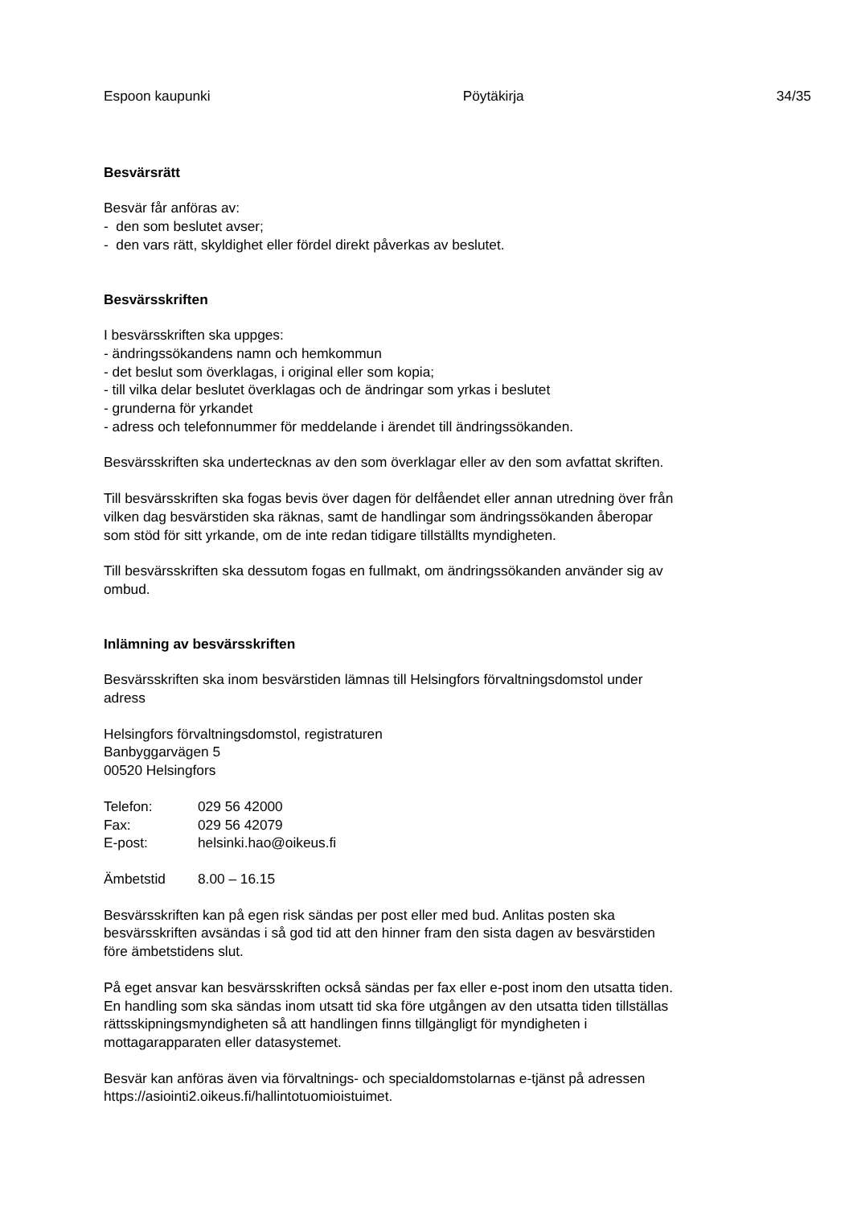Espoon kaupunki Pöytäkirja 34/35
Besvärsrätt
Besvär får anföras av:
- den som beslutet avser;
- den vars rätt, skyldighet eller fördel direkt påverkas av beslutet.
Besvärsskriften
I besvärsskriften ska uppges:
- ändringssökandens namn och hemkommun
- det beslut som överklagas, i original eller som kopia;
- till vilka delar beslutet överklagas och de ändringar som yrkas i beslutet
- grunderna för yrkandet
- adress och telefonnummer för meddelande i ärendet till ändringssökanden.
Besvärsskriften ska undertecknas av den som överklagar eller av den som avfattat skriften.
Till besvärsskriften ska fogas bevis över dagen för delfåendet eller annan utredning över från
vilken dag besvärstiden ska räknas, samt de handlingar som ändringssökanden åberopar
som stöd för sitt yrkande, om de inte redan tidigare tillställts myndigheten.
Till besvärsskriften ska dessutom fogas en fullmakt, om ändringssökanden använder sig av
ombud.
Inlämning av besvärsskriften
Besvärsskriften ska inom besvärstiden lämnas till Helsingfors förvaltningsdomstol under
adress
Helsingfors förvaltningsdomstol, registraturen
Banbyggarvägen 5
00520 Helsingfors
Telefon: 029 56 42000
Fax: 029 56 42079
E-post: helsinki.hao@oikeus.fi
Ämbetstid 8.00 – 16.15
Besvärsskriften kan på egen risk sändas per post eller med bud. Anlitas posten ska
besvärsskriften avsändas i så god tid att den hinner fram den sista dagen av besvärstiden
före ämbetstidens slut.
På eget ansvar kan besvärsskriften också sändas per fax eller e-post inom den utsatta tiden.
En handling som ska sändas inom utsatt tid ska före utgången av den utsatta tiden tillställas
rättsskipningsmyndigheten så att handlingen finns tillgängligt för myndigheten i
mottagarapparaten eller datasystemet.
Besvär kan anföras även via förvaltnings- och specialdomstolarnas e-tjänst på adressen
https://asiointi2.oikeus.fi/hallintotuomioistuimet.